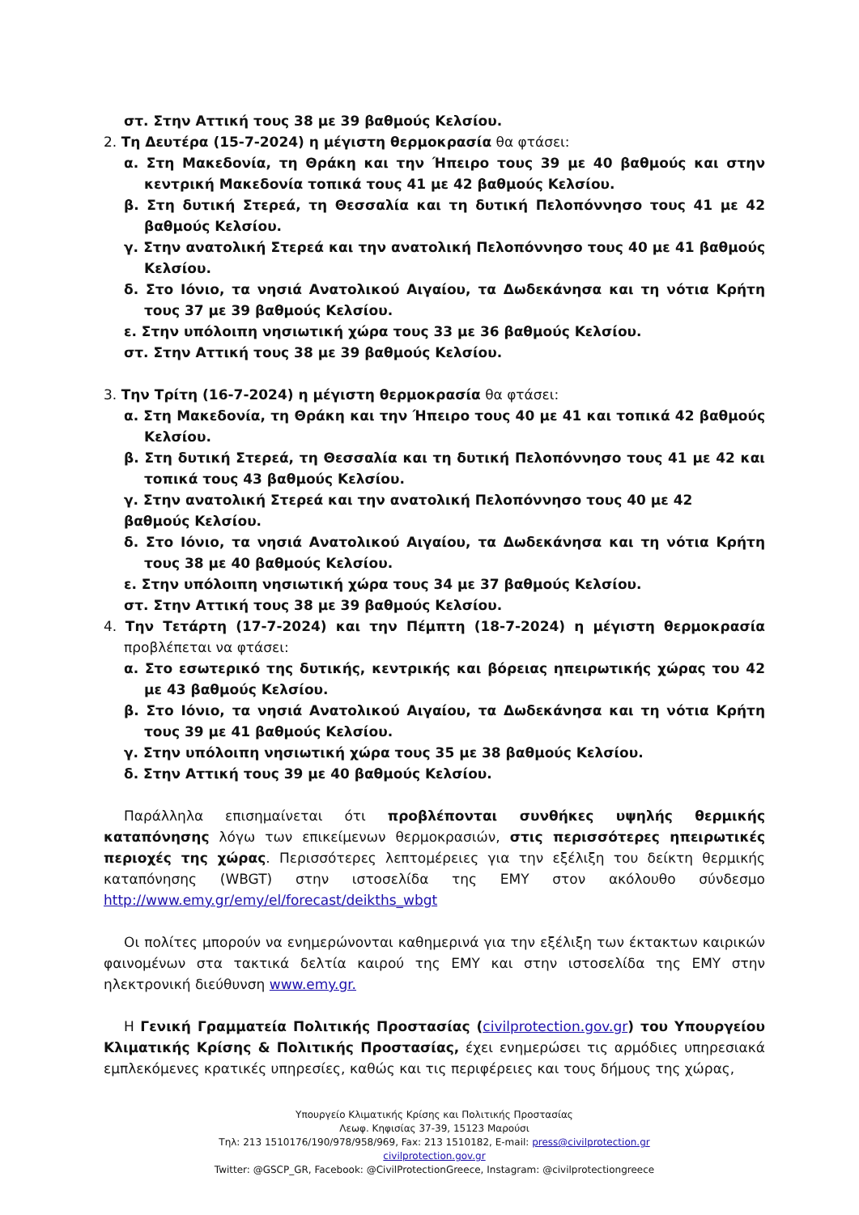στ. Στην Αττική τους 38 με 39 βαθμούς Κελσίου.
2. Τη Δευτέρα (15-7-2024) η μέγιστη θερμοκρασία θα φτάσει:
α. Στη Μακεδονία, τη Θράκη και την Ήπειρο τους 39 με 40 βαθμούς και στην κεντρική Μακεδονία τοπικά τους 41 με 42 βαθμούς Κελσίου.
β. Στη δυτική Στερεά, τη Θεσσαλία και τη δυτική Πελοπόννησο τους 41 με 42 βαθμούς Κελσίου.
γ. Στην ανατολική Στερεά και την ανατολική Πελοπόννησο τους 40 με 41 βαθμούς Κελσίου.
δ. Στο Ιόνιο, τα νησιά Ανατολικού Αιγαίου, τα Δωδεκάνησα και τη νότια Κρήτη τους 37 με 39 βαθμούς Κελσίου.
ε. Στην υπόλοιπη νησιωτική χώρα τους 33 με 36 βαθμούς Κελσίου.
στ. Στην Αττική τους 38 με 39 βαθμούς Κελσίου.
3. Την Τρίτη (16-7-2024) η μέγιστη θερμοκρασία θα φτάσει:
α. Στη Μακεδονία, τη Θράκη και την Ήπειρο τους 40 με 41 και τοπικά 42 βαθμούς Κελσίου.
β. Στη δυτική Στερεά, τη Θεσσαλία και τη δυτική Πελοπόννησο τους 41 με 42 και τοπικά τους 43 βαθμούς Κελσίου.
γ. Στην ανατολική Στερεά και την ανατολική Πελοπόννησο τους 40 με 42
βαθμούς Κελσίου.
δ. Στο Ιόνιο, τα νησιά Ανατολικού Αιγαίου, τα Δωδεκάνησα και τη νότια Κρήτη τους 38 με 40 βαθμούς Κελσίου.
ε. Στην υπόλοιπη νησιωτική χώρα τους 34 με 37 βαθμούς Κελσίου.
στ. Στην Αττική τους 38 με 39 βαθμούς Κελσίου.
4. Την Τετάρτη (17-7-2024) και την Πέμπτη (18-7-2024) η μέγιστη θερμοκρασία προβλέπεται να φτάσει:
α. Στο εσωτερικό της δυτικής, κεντρικής και βόρειας ηπειρωτικής χώρας του 42 με 43 βαθμούς Κελσίου.
β. Στο Ιόνιο, τα νησιά Ανατολικού Αιγαίου, τα Δωδεκάνησα και τη νότια Κρήτη τους 39 με 41 βαθμούς Κελσίου.
γ. Στην υπόλοιπη νησιωτική χώρα τους 35 με 38 βαθμούς Κελσίου.
δ. Στην Αττική τους 39 με 40 βαθμούς Κελσίου.
Παράλληλα επισημαίνεται ότι προβλέπονται συνθήκες υψηλής θερμικής καταπόνησης λόγω των επικείμενων θερμοκρασιών, στις περισσότερες ηπειρωτικές περιοχές της χώρας. Περισσότερες λεπτομέρειες για την εξέλιξη του δείκτη θερμικής καταπόνησης (WBGT) στην ιστοσελίδα της ΕΜΥ στον ακόλουθο σύνδεσμο http://www.emy.gr/emy/el/forecast/deikths_wbgt
Οι πολίτες μπορούν να ενημερώνονται καθημερινά για την εξέλιξη των έκτακτων καιρικών φαινομένων στα τακτικά δελτία καιρού της ΕΜΥ και στην ιστοσελίδα της ΕΜΥ στην ηλεκτρονική διεύθυνση www.emy.gr.
Η Γενική Γραμματεία Πολιτικής Προστασίας (civilprotection.gov.gr) του Υπουργείου Κλιματικής Κρίσης & Πολιτικής Προστασίας, έχει ενημερώσει τις αρμόδιες υπηρεσιακά εμπλεκόμενες κρατικές υπηρεσίες, καθώς και τις περιφέρειες και τους δήμους της χώρας,
Υπουργείο Κλιματικής Κρίσης και Πολιτικής Προστασίας
Λεωφ. Κηφισίας 37-39, 15123 Μαρούσι
Τηλ: 213 1510176/190/978/958/969, Fax: 213 1510182, E-mail: press@civilprotection.gr
civilprotection.gov.gr
Twitter: @GSCP_GR, Facebook: @CivilProtectionGreece, Instagram: @civilprotectiongreece